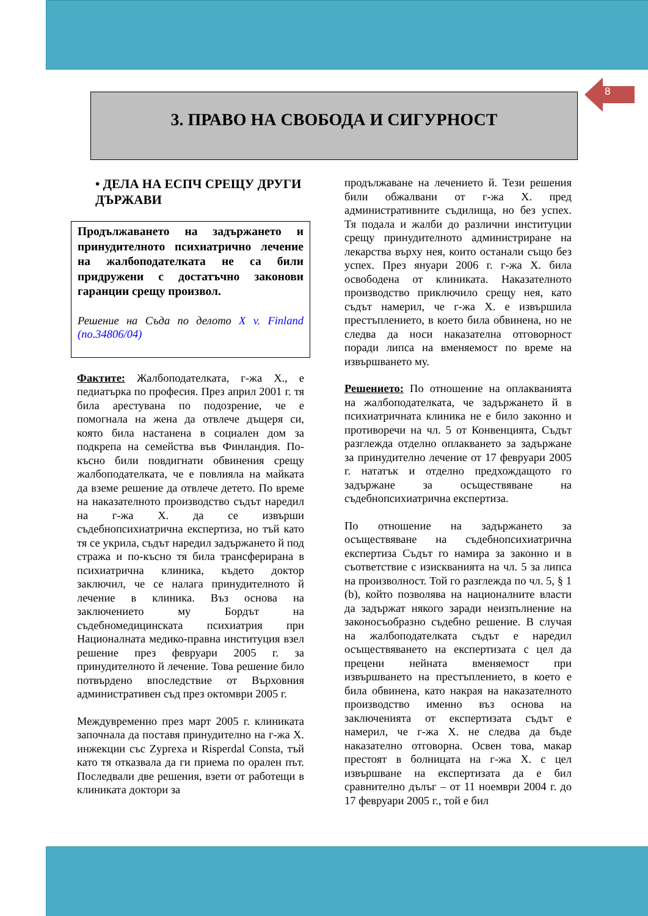8
3. ПРАВО НА СВОБОДА И СИГУРНОСТ
• ДЕЛА НА ЕСПЧ СРЕЩУ ДРУГИ ДЪРЖАВИ
Продължаването на задържането и принудителното психиатрично лечение на жалбоподателката не са били придружени с достатъчно законови гаранции срещу произвол.
Решение на Съда по делото X v. Finland (no.34806/04)
Фактите: Жалбоподателката, г-жа Х., е педиатърка по професия. През април 2001 г. тя била арестувана по подозрение, че е помогнала на жена да отвлече дъщеря си, която била настанена в социален дом за подкрепа на семейства във Финландия. По-късно били повдигнати обвинения срещу жалбоподателката, че е повлияла на майката да вземе решение да отвлече детето. По време на наказателното производство съдът наредил на г-жа Х. да се извърши съдебнопсихиатрична експертиза, но тъй като тя се укрила, съдът наредил задържането й под стража и по-късно тя била трансферирана в психиатрична клиника, където доктор заключил, че се налага принудителното й лечение в клиника. Въз основа на заключението му Бордът на съдебномедицинската психиатрия при Националната медико-правна институция взел решение през февруари 2005 г. за принудителното й лечение. Това решение било потвърдено впоследствие от Върховния административен съд през октомври 2005 г.
Междувременно през март 2005 г. клиниката започнала да поставя принудително на г-жа Х. инжекции със Zyprexa и Risperdal Consta, тъй като тя отказвала да ги приема по орален път. Последвали две решения, взети от работещи в клиниката доктори за
продължаване на лечението й. Тези решения били обжалвани от г-жа Х. пред административните съдилища, но без успех. Тя подала и жалби до различни институции срещу принудителното администриране на лекарства върху нея, които останали също без успех. През януари 2006 г. г-жа Х. била освободена от клиниката. Наказателното производство приключило срещу нея, като съдът намерил, че г-жа Х. е извършила престъплението, в което била обвинена, но не следва да носи наказателна отговорност поради липса на вменяемост по време на извършването му.
Решението: По отношение на оплакванията на жалбоподателката, че задържането й в психиатричната клиника не е било законно и противоречи на чл. 5 от Конвенцията, Съдът разглежда отделно оплакването за задържане за принудително лечение от 17 февруари 2005 г. нататък и отделно предхождащото го задържане за осъществяване на съдебнопсихиатрична експертиза.
По отношение на задържането за осъществяване на съдебнопсихиатрична експертиза Съдът го намира за законно и в съответствие с изискванията на чл. 5 за липса на произволност. Той го разглежда по чл. 5, § 1 (b), който позволява на националните власти да задържат някого заради неизпълнение на законосъобразно съдебно решение. В случая на жалбоподателката съдът е наредил осъществяването на експертизата с цел да прецени нейната вменяемост при извършването на престъплението, в което е била обвинена, като накрая на наказателното производство именно въз основа на заключенията от експертизата съдът е намерил, че г-жа Х. не следва да бъде наказателно отговорна. Освен това, макар престоят в болницата на г-жа Х. с цел извършване на експертизата да е бил сравнително дълъг – от 11 ноември 2004 г. до 17 февруари 2005 г., той е бил